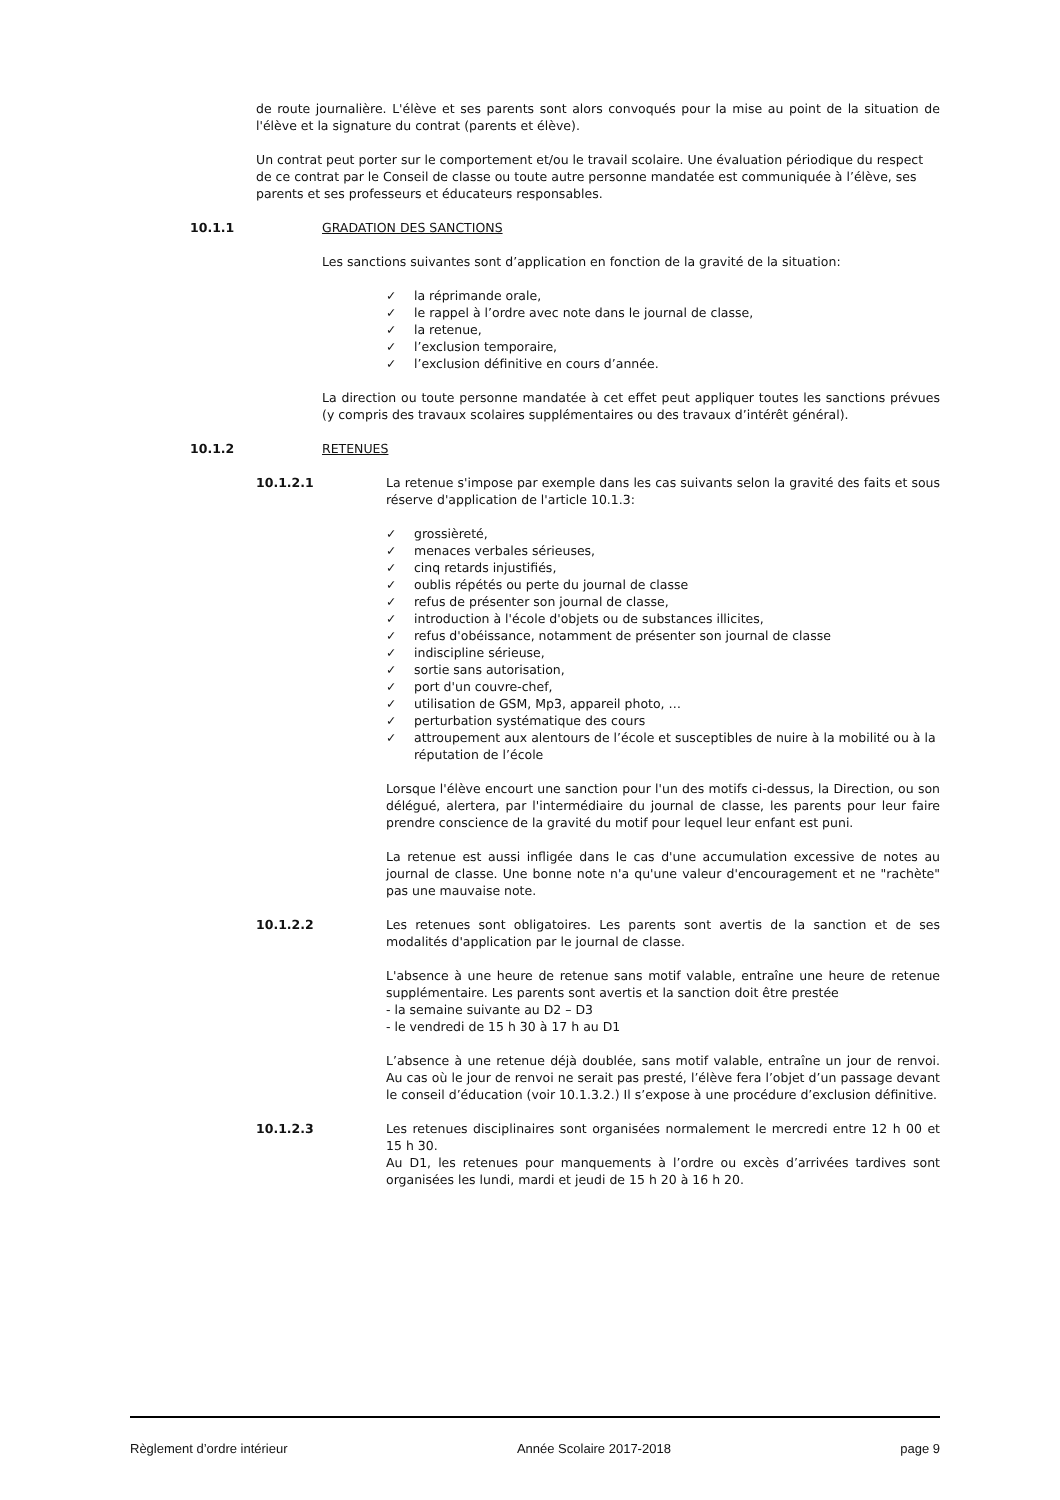de route journalière. L'élève et ses parents sont alors convoqués pour la mise au point de la situation de l'élève et la signature du contrat (parents et élève).
Un contrat peut porter sur le comportement et/ou le travail scolaire. Une évaluation périodique du respect de ce contrat par le Conseil de classe ou toute autre personne mandatée est communiquée à l’élève, ses parents et ses professeurs et éducateurs responsables.
10.1.1 GRADATION DES SANCTIONS
Les sanctions suivantes sont d’application en fonction de la gravité de la situation:
✓ la réprimande orale,
✓ le rappel à l’ordre avec note dans le journal de classe,
✓ la retenue,
✓ l’exclusion temporaire,
✓ l’exclusion définitive en cours d’année.
La direction ou toute personne mandatée à cet effet peut appliquer toutes les sanctions prévues (y compris des travaux scolaires supplémentaires ou des travaux d’intérêt général).
10.1.2 RETENUES
10.1.2.1 La retenue s'impose par exemple dans les cas suivants selon la gravité des faits et sous réserve d'application de l'article 10.1.3:
✓ grossièreté,
✓ menaces verbales sérieuses,
✓ cinq retards injustifiés,
✓ oublis répétés ou perte du journal de classe
✓ refus de présenter son journal de classe,
✓ introduction à l'école d'objets ou de substances illicites,
✓ refus d'obéissance, notamment de présenter son journal de classe
✓ indiscipline sérieuse,
✓ sortie sans autorisation,
✓ port d'un couvre-chef,
✓ utilisation de GSM, Mp3, appareil photo, …
✓ perturbation systématique des cours
✓ attroupement aux alentours de l’école et susceptibles de nuire à la mobilité ou à la réputation de l’école
Lorsque l'élève encourt une sanction pour l'un des motifs ci-dessus, la Direction, ou son délégué, alertera, par l'intermédiaire du journal de classe, les parents pour leur faire prendre conscience de la gravité du motif pour lequel leur enfant est puni.
La retenue est aussi infligée dans le cas d'une accumulation excessive de notes au journal de classe. Une bonne note n'a qu'une valeur d'encouragement et ne "rachète" pas une mauvaise note.
10.1.2.2 Les retenues sont obligatoires. Les parents sont avertis de la sanction et de ses modalités d'application par le journal de classe.
L'absence à une heure de retenue sans motif valable, entraîne une heure de retenue supplémentaire. Les parents sont avertis et la sanction doit être prestée
- la semaine suivante au D2 – D3
- le vendredi de 15 h 30 à 17 h au D1
L’absence à une retenue déjà doublée, sans motif valable, entraîne un jour de renvoi. Au cas où le jour de renvoi ne serait pas presté, l’élève fera l’objet d’un passage devant le conseil d’éducation (voir 10.1.3.2.) Il s’expose à une procédure d’exclusion définitive.
10.1.2.3 Les retenues disciplinaires sont organisées normalement le mercredi entre 12 h 00 et 15 h 30.
Au D1, les retenues pour manquements à l’ordre ou excès d’arrivées tardives sont organisées les lundi, mardi et jeudi de 15 h 20 à 16 h 20.
Règlement d’ordre intérieur Année Scolaire 2017-2018 page 9